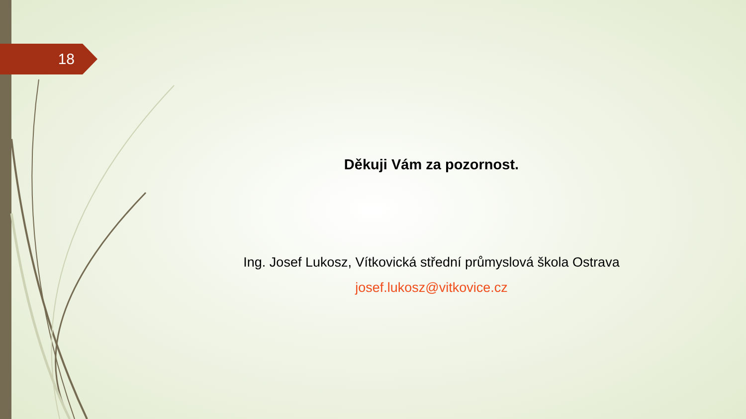18
Děkuji Vám za pozornost.
Ing. Josef Lukosz, Vítkovická střední průmyslová škola Ostrava
josef.lukosz@vitkovice.cz